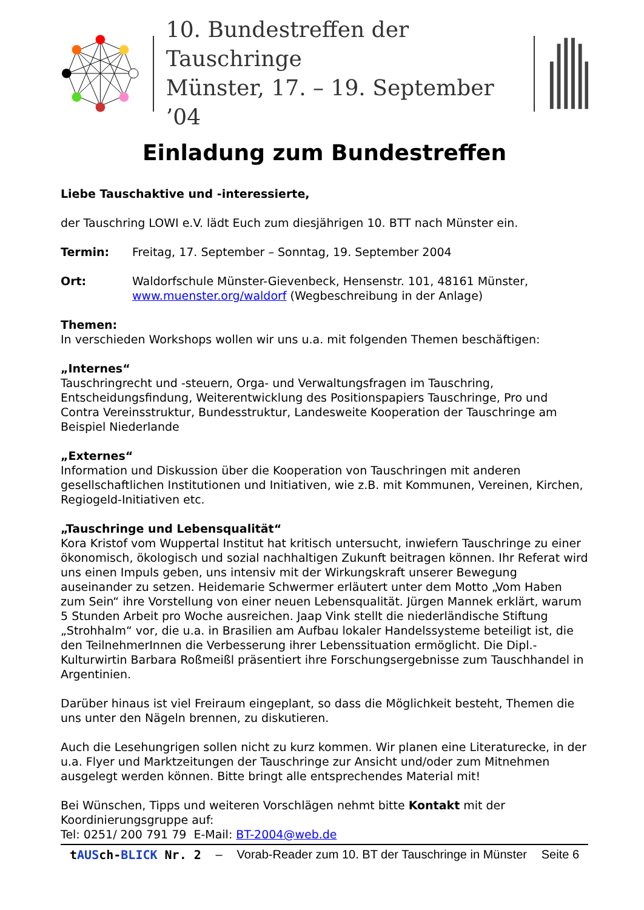10. Bundestreffen der Tauschringe
Münster, 17. – 19. September ’04
Einladung zum Bundestreffen
Liebe Tauschaktive und -interessierte,
der Tauschring LOWI e.V. lädt Euch zum diesjährigen 10. BTT nach Münster ein.
Termin: Freitag, 17. September – Sonntag, 19. September 2004
Ort: Waldorfschule Münster-Gievenbeck, Hensenstr. 101, 48161 Münster, www.muenster.org/waldorf (Wegbeschreibung in der Anlage)
Themen:
In verschieden Workshops wollen wir uns u.a. mit folgenden Themen beschäftigen:
„Internes“
Tauschringrecht und -steuern, Orga- und Verwaltungsfragen im Tauschring, Entscheidungsfindung, Weiterentwicklung des Positionspapiers Tauschringe, Pro und Contra Vereinsstruktur, Bundesstruktur, Landesweite Kooperation der Tauschringe am Beispiel Niederlande
„Externes“
Information und Diskussion über die Kooperation von Tauschringen mit anderen gesellschaftlichen Institutionen und Initiativen, wie z.B. mit Kommunen, Vereinen, Kirchen, Regiogeld-Initiativen etc.
„Tauschringe und Lebensqualität“
Kora Kristof vom Wuppertal Institut hat kritisch untersucht, inwiefern Tauschringe zu einer ökonomisch, ökologisch und sozial nachhaltigen Zukunft beitragen können. Ihr Referat wird uns einen Impuls geben, uns intensiv mit der Wirkungskraft unserer Bewegung auseinander zu setzen. Heidemarie Schwermer erläutert unter dem Motto „Vom Haben zum Sein“ ihre Vorstellung von einer neuen Lebensqualität. Jürgen Mannek erklärt, warum 5 Stunden Arbeit pro Woche ausreichen. Jaap Vink stellt die niederländische Stiftung „Strohhalm“ vor, die u.a. in Brasilien am Aufbau lokaler Handelssysteme beteiligt ist, die den TeilnehmerInnen die Verbesserung ihrer Lebenssituation ermöglicht. Die Dipl.-Kulturwirtin Barbara Roßmeißl präsentiert ihre Forschungsergebnisse zum Tauschhandel in Argentinien.
Darüber hinaus ist viel Freiraum eingeplant, so dass die Möglichkeit besteht, Themen die uns unter den Nägeln brennen, zu diskutieren.
Auch die Lesehungrigen sollen nicht zu kurz kommen. Wir planen eine Literaturecke, in der u.a. Flyer und Marktzeitungen der Tauschringe zur Ansicht und/oder zum Mitnehmen ausgelegt werden können. Bitte bringt alle entsprechendes Material mit!
Bei Wünschen, Tipps und weiteren Vorschlägen nehmt bitte Kontakt mit der Koordinierungsgruppe auf:
Tel: 0251/ 200 791 79 E-Mail: BT-2004@web.de
tAUSch-BLICK Nr. 2 – Vorab-Reader zum 10. BT der Tauschringe in Münster Seite 6